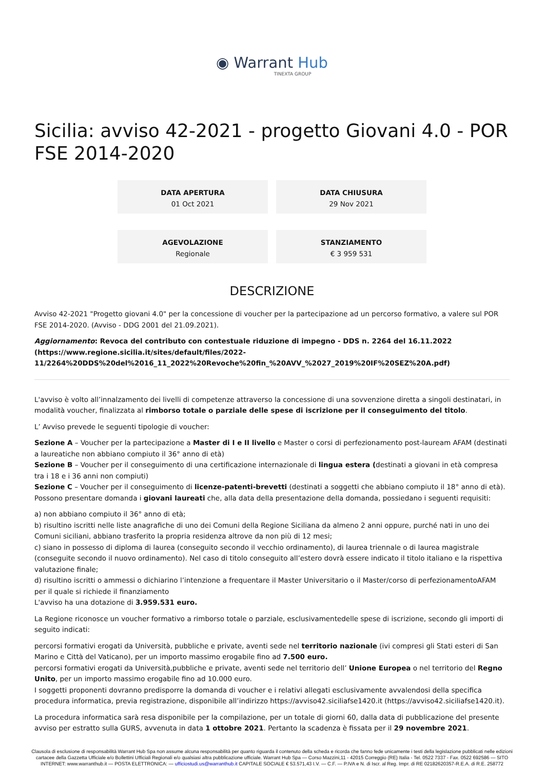◉ Warrant Hub
TINEXTA GROUP
Sicilia: avviso 42-2021 - progetto Giovani 4.0 - POR FSE 2014-2020
DATA APERTURA
01 Oct 2021
DATA CHIUSURA
29 Nov 2021
AGEVOLAZIONE
Regionale
STANZIAMENTO
€ 3 959 531
DESCRIZIONE
Avviso 42-2021 "Progetto giovani 4.0" per la concessione di voucher per la partecipazione ad un percorso formativo, a valere sul POR FSE 2014-2020. (Avviso - DDG 2001 del 21.09.2021).
Aggiornamento: Revoca del contributo con contestuale riduzione di impegno - DDS n. 2264 del 16.11.2022 (https://www.regione.sicilia.it/sites/default/files/2022-11/2264%20DDS%20del%2016_11_2022%20Revoche%20fin_%20AVV_%2027_2019%20IF%20SEZ%20A.pdf)
L'avviso è volto all’innalzamento dei livelli di competenze attraverso la concessione di una sovvenzione diretta a singoli destinatari, in modalità voucher, finalizzata al rimborso totale o parziale delle spese di iscrizione per il conseguimento del titolo.
L’ Avviso prevede le seguenti tipologie di voucher:
Sezione A – Voucher per la partecipazione a Master di I e II livello e Master o corsi di perfezionamento post-lauream AFAM (destinati a laureatiche non abbiano compiuto il 36° anno di età)
Sezione B – Voucher per il conseguimento di una certificazione internazionale di lingua estera (destinati a giovani in età compresa tra i 18 e i 36 anni non compiuti)
Sezione C – Voucher per il conseguimento di licenze-patenti-brevetti (destinati a soggetti che abbiano compiuto il 18° anno di età).
Possono presentare domanda i giovani laureati che, alla data della presentazione della domanda, possiedano i seguenti requisiti:
a) non abbiano compiuto il 36° anno di età;
b) risultino iscritti nelle liste anagrafiche di uno dei Comuni della Regione Siciliana da almeno 2 anni oppure, purché nati in uno dei Comuni siciliani, abbiano trasferito la propria residenza altrove da non più di 12 mesi;
c) siano in possesso di diploma di laurea (conseguito secondo il vecchio ordinamento), di laurea triennale o di laurea magistrale (conseguite secondo il nuovo ordinamento). Nel caso di titolo conseguito all’estero dovrà essere indicato il titolo italiano e la rispettiva valutazione finale;
d) risultino iscritti o ammessi o dichiarino l’intenzione a frequentare il Master Universitario o il Master/corso di perfezionamentoAFAM per il quale si richiede il finanziamento
L'avviso ha una dotazione di 3.959.531 euro.
La Regione riconosce un voucher formativo a rimborso totale o parziale, esclusivamentedelle spese di iscrizione, secondo gli importi di seguito indicati:
percorsi formativi erogati da Università, pubbliche e private, aventi sede nel territorio nazionale (ivi compresi gli Stati esteri di San Marino e Città del Vaticano), per un importo massimo erogabile fino ad 7.500 euro.
percorsi formativi erogati da Università,pubbliche e private, aventi sede nel territorio dell’ Unione Europea o nel territorio del Regno Unito, per un importo massimo erogabile fino ad 10.000 euro.
I soggetti proponenti dovranno predisporre la domanda di voucher e i relativi allegati esclusivamente avvalendosi della specifica procedura informatica, previa registrazione, disponibile all’indirizzo https://avviso42.siciliafse1420.it (https://avviso42.siciliafse1420.it).
La procedura informatica sarà resa disponibile per la compilazione, per un totale di giorni 60, dalla data di pubblicazione del presente avviso per estratto sulla GURS, avvenuta in data 1 ottobre 2021. Pertanto la scadenza è fissata per il 29 novembre 2021.
Clausola di esclusione di responsabilità Warrant Hub Spa non assume alcuna responsabilità per quanto riguarda il contenuto della scheda e ricorda che fanno fede unicamente i testi della legislazione pubblicati nelle edizioni cartacee della Gazzetta Ufficiale e/o Bollettini Ufficiali Regionali e/o qualsiasi altra pubblicazione ufficiale. Warrant Hub Spa — Corso Mazzini,11 - 42015 Correggio (RE) Italia - Tel. 0522 7337 - Fax. 0522 692586 — SITO INTERNET: www.warranthub.it — POSTA ELETTRONICA: — ufficiostudi.us@warranthub.it CAPITALE SOCIALE € 53.571,43 I.V. — C.F. — P.IVA e N. di Iscr. al Reg. Impr. di RE 02182620357-R.E.A. di R.E. 258772